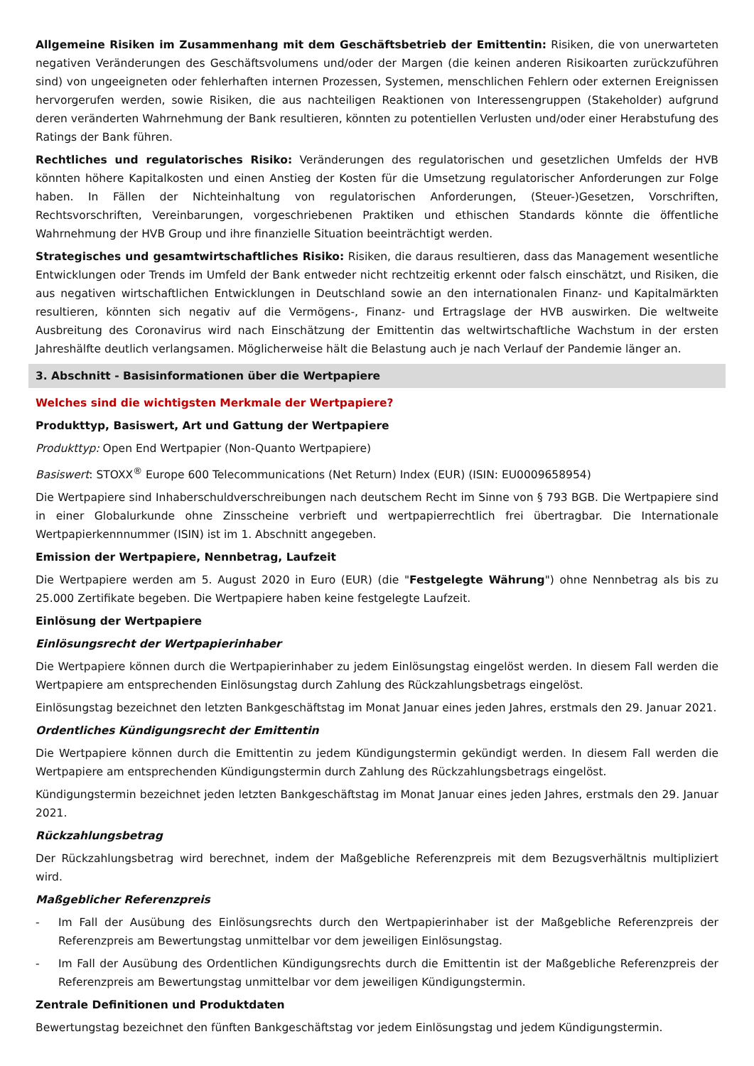Allgemeine Risiken im Zusammenhang mit dem Geschäftsbetrieb der Emittentin: Risiken, die von unerwarteten negativen Veränderungen des Geschäftsvolumens und/oder der Margen (die keinen anderen Risikoarten zurückzuführen sind) von ungeeigneten oder fehlerhaften internen Prozessen, Systemen, menschlichen Fehlern oder externen Ereignissen hervorgerufen werden, sowie Risiken, die aus nachteiligen Reaktionen von Interessengruppen (Stakeholder) aufgrund deren veränderten Wahrnehmung der Bank resultieren, könnten zu potentiellen Verlusten und/oder einer Herabstufung des Ratings der Bank führen.
Rechtliches und regulatorisches Risiko: Veränderungen des regulatorischen und gesetzlichen Umfelds der HVB könnten höhere Kapitalkosten und einen Anstieg der Kosten für die Umsetzung regulatorischer Anforderungen zur Folge haben. In Fällen der Nichteinhaltung von regulatorischen Anforderungen, (Steuer-)Gesetzen, Vorschriften, Rechtsvorschriften, Vereinbarungen, vorgeschriebenen Praktiken und ethischen Standards könnte die öffentliche Wahrnehmung der HVB Group und ihre finanzielle Situation beeinträchtigt werden.
Strategisches und gesamtwirtschaftliches Risiko: Risiken, die daraus resultieren, dass das Management wesentliche Entwicklungen oder Trends im Umfeld der Bank entweder nicht rechtzeitig erkennt oder falsch einschätzt, und Risiken, die aus negativen wirtschaftlichen Entwicklungen in Deutschland sowie an den internationalen Finanz- und Kapitalmärkten resultieren, könnten sich negativ auf die Vermögens-, Finanz- und Ertragslage der HVB auswirken. Die weltweite Ausbreitung des Coronavirus wird nach Einschätzung der Emittentin das weltwirtschaftliche Wachstum in der ersten Jahreshälfte deutlich verlangsamen. Möglicherweise hält die Belastung auch je nach Verlauf der Pandemie länger an.
3. Abschnitt - Basisinformationen über die Wertpapiere
Welches sind die wichtigsten Merkmale der Wertpapiere?
Produkttyp, Basiswert, Art und Gattung der Wertpapiere
Produkttyp: Open End Wertpapier (Non-Quanto Wertpapiere)
Basiswert: STOXX<sup>®</sup> Europe 600 Telecommunications (Net Return) Index (EUR) (ISIN: EU0009658954)
Die Wertpapiere sind Inhaberschuldverschreibungen nach deutschem Recht im Sinne von § 793 BGB. Die Wertpapiere sind in einer Globalurkunde ohne Zinsscheine verbrieft und wertpapierrechtlich frei übertragbar. Die Internationale Wertpapierkennnummer (ISIN) ist im 1. Abschnitt angegeben.
Emission der Wertpapiere, Nennbetrag, Laufzeit
Die Wertpapiere werden am 5. August 2020 in Euro (EUR) (die "Festgelegte Währung") ohne Nennbetrag als bis zu 25.000 Zertifikate begeben. Die Wertpapiere haben keine festgelegte Laufzeit.
Einlösung der Wertpapiere
Einlösungsrecht der Wertpapierinhaber
Die Wertpapiere können durch die Wertpapierinhaber zu jedem Einlösungstag eingelöst werden. In diesem Fall werden die Wertpapiere am entsprechenden Einlösungstag durch Zahlung des Rückzahlungsbetrags eingelöst.
Einlösungstag bezeichnet den letzten Bankgeschäftstag im Monat Januar eines jeden Jahres, erstmals den 29. Januar 2021.
Ordentliches Kündigungsrecht der Emittentin
Die Wertpapiere können durch die Emittentin zu jedem Kündigungstermin gekündigt werden. In diesem Fall werden die Wertpapiere am entsprechenden Kündigungstermin durch Zahlung des Rückzahlungsbetrags eingelöst.
Kündigungstermin bezeichnet jeden letzten Bankgeschäftstag im Monat Januar eines jeden Jahres, erstmals den 29. Januar 2021.
Rückzahlungsbetrag
Der Rückzahlungsbetrag wird berechnet, indem der Maßgebliche Referenzpreis mit dem Bezugsverhältnis multipliziert wird.
Maßgeblicher Referenzpreis
- Im Fall der Ausübung des Einlösungsrechts durch den Wertpapierinhaber ist der Maßgebliche Referenzpreis der Referenzpreis am Bewertungstag unmittelbar vor dem jeweiligen Einlösungstag.
- Im Fall der Ausübung des Ordentlichen Kündigungsrechts durch die Emittentin ist der Maßgebliche Referenzpreis der Referenzpreis am Bewertungstag unmittelbar vor dem jeweiligen Kündigungstermin.
Zentrale Definitionen und Produktdaten
Bewertungstag bezeichnet den fünften Bankgeschäftstag vor jedem Einlösungstag und jedem Kündigungstermin.